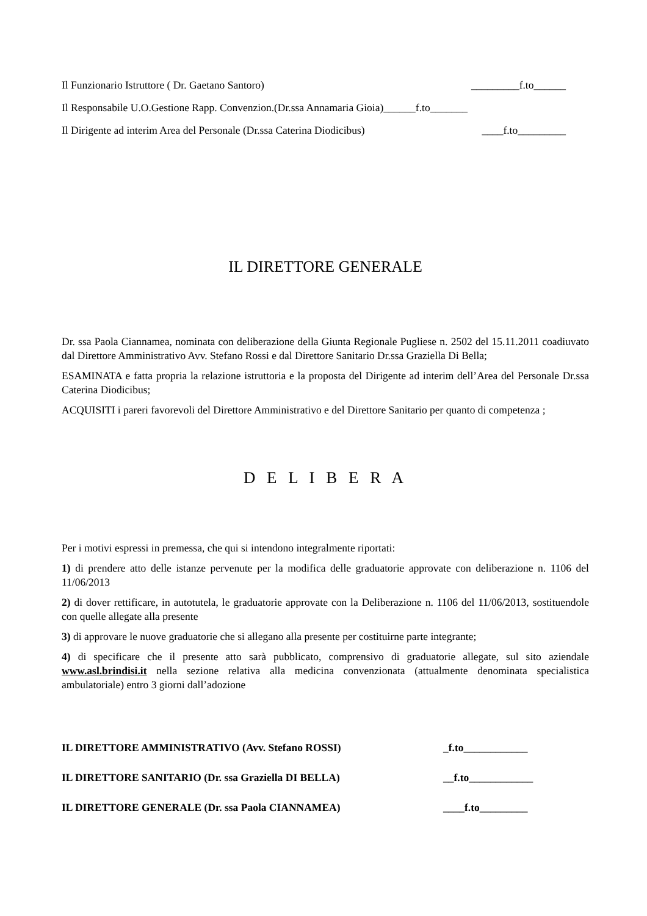Il Funzionario Istruttore ( Dr. Gaetano Santoro) _________f.to______
Il Responsabile U.O.Gestione Rapp. Convenzion.(Dr.ssa Annamaria Gioia)______f.to_______
Il Dirigente ad interim Area del Personale (Dr.ssa Caterina Diodicibus) ____f.to_________
IL DIRETTORE GENERALE
Dr. ssa Paola Ciannamea, nominata con deliberazione della Giunta Regionale Pugliese n. 2502 del 15.11.2011 coadiuvato dal Direttore Amministrativo Avv. Stefano Rossi e dal Direttore Sanitario Dr.ssa Graziella Di Bella;
ESAMINATA e fatta propria la relazione istruttoria e la proposta del Dirigente ad interim dell’Area del Personale Dr.ssa Caterina Diodicibus;
ACQUISITI i pareri favorevoli del Direttore Amministrativo e del Direttore Sanitario per quanto di competenza ;
D E L I B E R A
Per i motivi espressi in premessa, che qui si intendono integralmente riportati:
1) di prendere atto delle istanze pervenute per la modifica delle graduatorie approvate con deliberazione n. 1106 del 11/06/2013
2) di dover rettificare, in autotutela, le graduatorie approvate con la Deliberazione n. 1106 del 11/06/2013, sostituendole con quelle allegate alla presente
3) di approvare le nuove graduatorie che si allegano alla presente per costituirne parte integrante;
4) di specificare che il presente atto sarà pubblicato, comprensivo di graduatorie allegate, sul sito aziendale www.asl.brindisi.it nella sezione relativa alla medicina convenzionata (attualmente denominata specialistica ambulatoriale) entro 3 giorni dall’adozione
IL DIRETTORE AMMINISTRATIVO (Avv. Stefano ROSSI) _f.to____________
IL DIRETTORE SANITARIO (Dr. ssa Graziella DI BELLA) __f.to____________
IL DIRETTORE GENERALE (Dr. ssa Paola CIANNAMEA) ____f.to_________